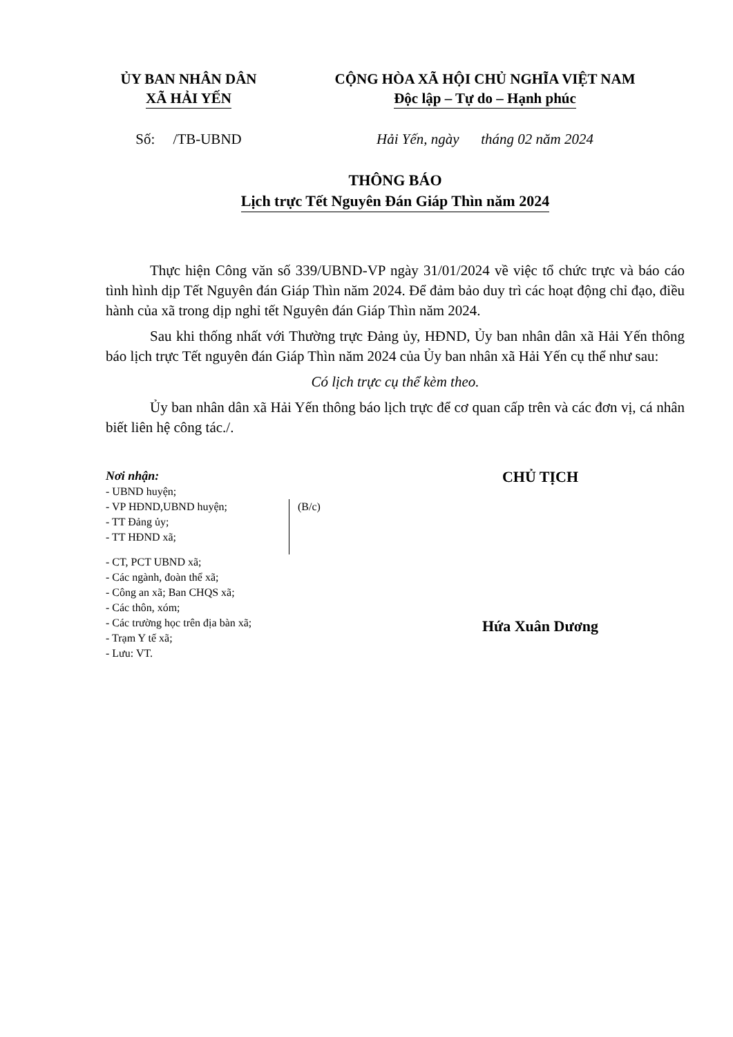ỦY BAN NHÂN DÂN
XÃ HẢI YẾN
CỘNG HÒA XÃ HỘI CHỦ NGHĨA VIỆT NAM
Độc lập – Tự do – Hạnh phúc
Số: /TB-UBND Hải Yến, ngày tháng 02 năm 2024
THÔNG BÁO
Lịch trực Tết Nguyên Đán Giáp Thìn năm 2024
Thực hiện Công văn số 339/UBND-VP ngày 31/01/2024 về việc tổ chức trực và báo cáo tình hình dịp Tết Nguyên đán Giáp Thìn năm 2024. Để đảm bảo duy trì các hoạt động chỉ đạo, điều hành của xã trong dịp nghỉ tết Nguyên đán Giáp Thìn năm 2024.
Sau khi thống nhất với Thường trực Đảng ủy, HĐND, Ủy ban nhân dân xã Hải Yến thông báo lịch trực Tết nguyên đán Giáp Thìn năm 2024 của Ủy ban nhân xã Hải Yến cụ thể như sau:
Có lịch trực cụ thể kèm theo.
Ủy ban nhân dân xã Hải Yến thông báo lịch trực để cơ quan cấp trên và các đơn vị, cá nhân biết liên hệ công tác./.
Nơi nhận:
- UBND huyện;
- VP HĐND,UBND huyện;
- TT Đảng ủy;
- TT HĐND xã;
(B/c)
- CT, PCT UBND xã;
- Các ngành, đoàn thể xã;
- Công an xã; Ban CHQS xã;
- Các thôn, xóm;
- Các trường học trên địa bàn xã;
- Trạm Y tế xã;
- Lưu: VT.
CHỦ TỊCH
Hứa Xuân Dương